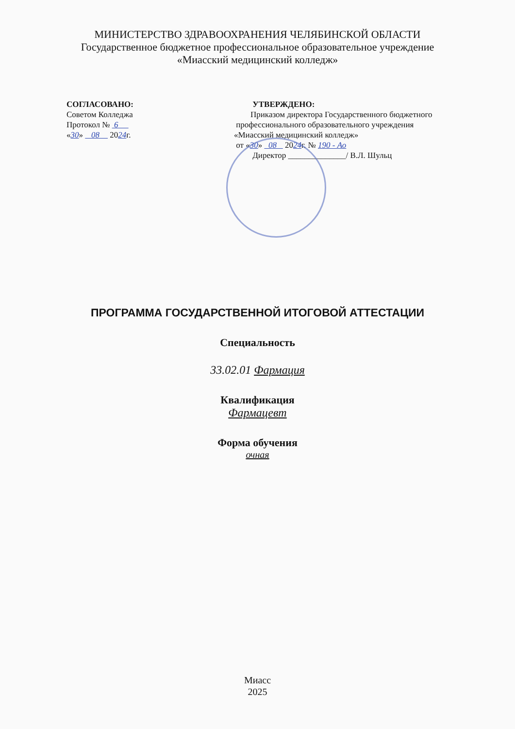МИНИСТЕРСТВО ЗДРАВООХРАНЕНИЯ ЧЕЛЯБИНСКОЙ ОБЛАСТИ
Государственное бюджетное профессиональное образовательное учреждение
«Миасский медицинский колледж»
СОГЛАСОВАНО:
Советом Колледжа
Протокол № 6
«30» 08 2024г.
УТВЕРЖДЕНО:
Приказом директора Государственного бюджетного
профессионального образовательного учреждения
«Миасский медицинский колледж»
от «30» 08 2024г. № 190 - Ао
Директор ______________/ В.Л. Шульц
ПРОГРАММА ГОСУДАРСТВЕННОЙ ИТОГОВОЙ АТТЕСТАЦИИ
Специальность
33.02.01 Фармация
Квалификация
Фармацевт
Форма обучения
очная
Миасс
2025